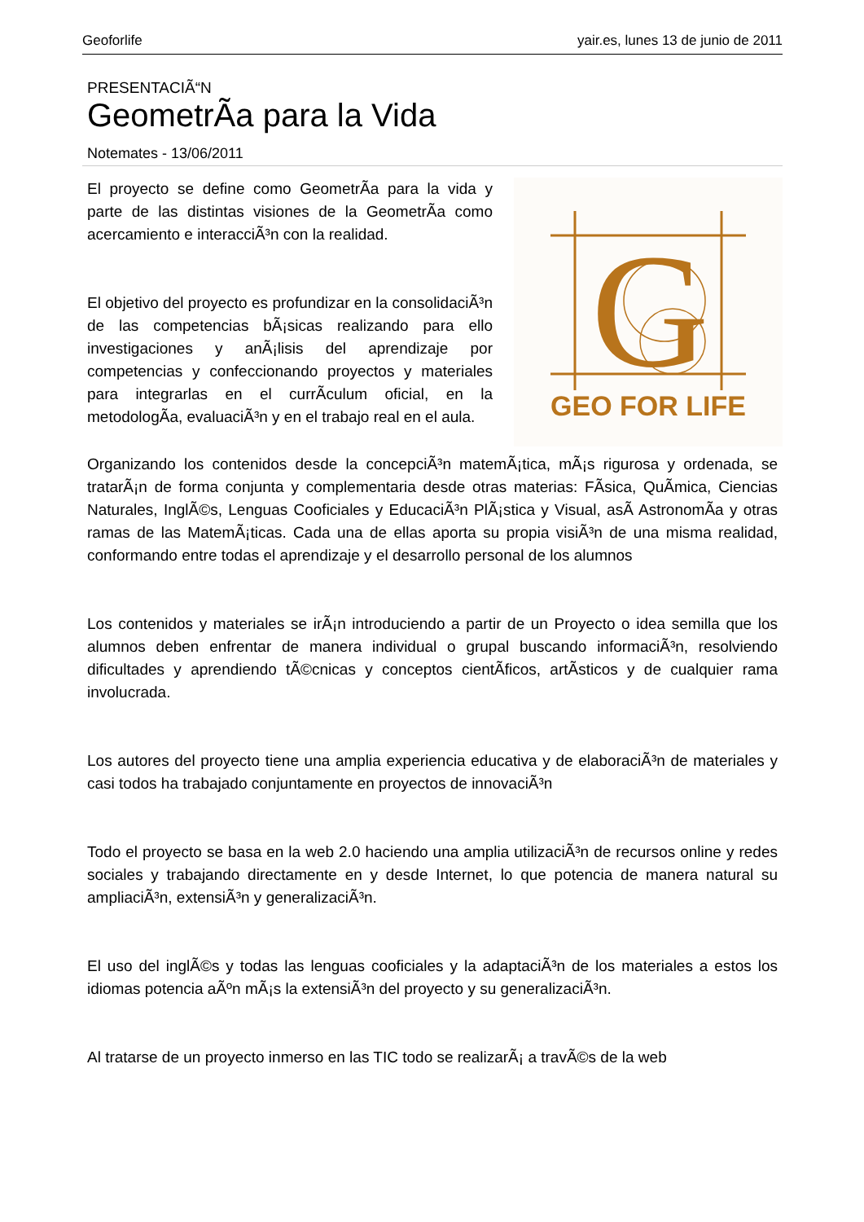Geoforlife yair.es, lunes 13 de junio de 2011
PRESENTACIÃ“N
GeometrÃ­a para la Vida
Notemates - 13/06/2011
El proyecto se define como GeometrÃ­a para la vida y parte de las distintas visiones de la GeometrÃ­a como acercamiento e interacciÃ³n con la realidad.
El objetivo del proyecto es profundizar en la consolidaciÃ³n de las competencias bÃ¡sicas realizando para ello investigaciones y anÃ¡lisis del aprendizaje por competencias y confeccionando proyectos y materiales para integrarlas en el currÃ­culum oficial, en la metodologÃ­a, evaluaciÃ³n y en el trabajo real en el aula.
G
GEO FOR LIFE
Organizando los contenidos desde la concepciÃ³n matemÃ¡tica, mÃ¡s rigurosa y ordenada, se tratarÃ¡n de forma conjunta y complementaria desde otras materias: FÃ­sica, QuÃ­mica, Ciencias Naturales, InglÃ©s, Lenguas Cooficiales y EducaciÃ³n PlÃ¡stica y Visual, asÃ­ AstronomÃ­a y otras ramas de las MatemÃ¡ticas. Cada una de ellas aporta su propia visiÃ³n de una misma realidad, conformando entre todas el aprendizaje y el desarrollo personal de los alumnos
Los contenidos y materiales se irÃ¡n introduciendo a partir de un Proyecto o idea semilla que los alumnos deben enfrentar de manera individual o grupal buscando informaciÃ³n, resolviendo dificultades y aprendiendo tÃ©cnicas y conceptos cientÃ­ficos, artÃ­sticos y de cualquier rama involucrada.
Los autores del proyecto tiene una amplia experiencia educativa y de elaboraciÃ³n de materiales y casi todos ha trabajado conjuntamente en proyectos de innovaciÃ³n
Todo el proyecto se basa en la web 2.0 haciendo una amplia utilizaciÃ³n de recursos online y redes sociales y trabajando directamente en y desde Internet, lo que potencia de manera natural su ampliaciÃ³n, extensiÃ³n y generalizaciÃ³n.
El uso del inglÃ©s y todas las lenguas cooficiales y la adaptaciÃ³n de los materiales a estos los idiomas potencia aÃºn mÃ¡s la extensiÃ³n del proyecto y su generalizaciÃ³n.
Al tratarse de un proyecto inmerso en las TIC todo se realizarÃ¡ a travÃ©s de la web